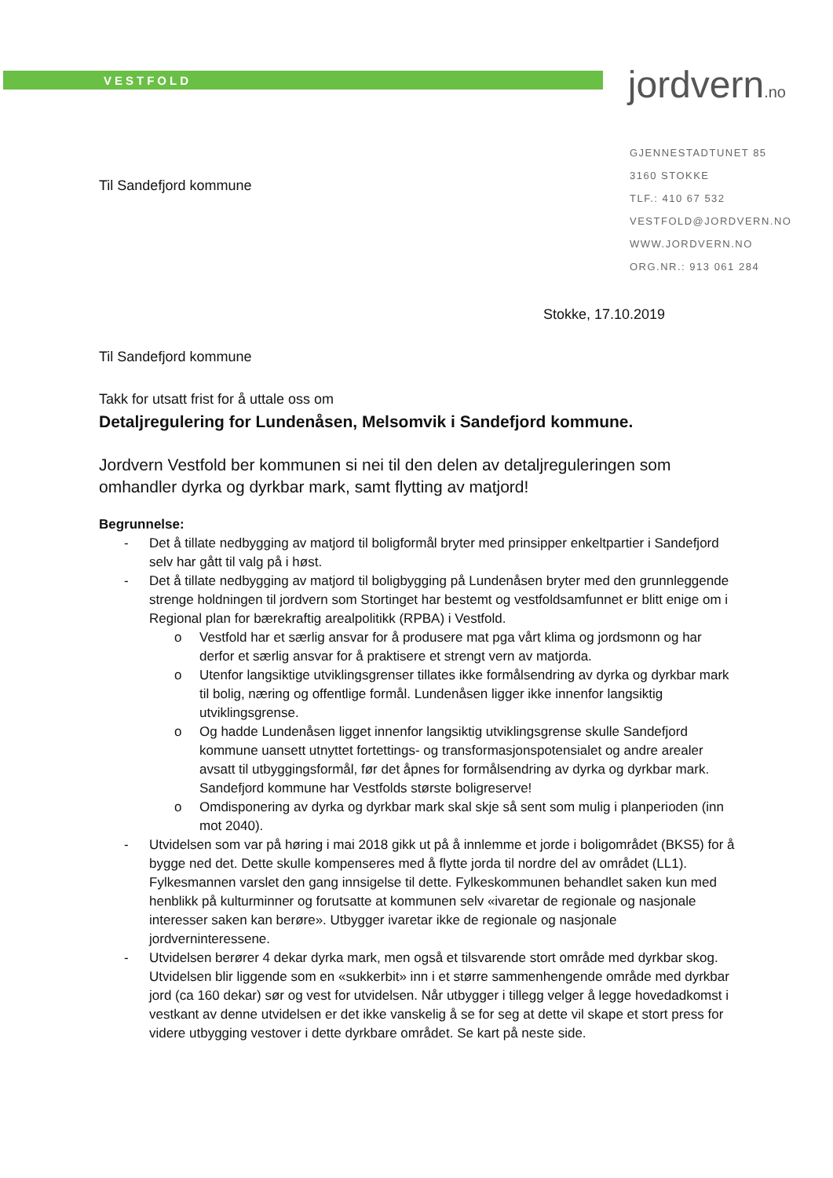VESTFOLD
jordvern.no
GJENNESTADTUNET 85
3160 STOKKE
TLF.: 410 67 532
VESTFOLD@JORDVERN.NO
WWW.JORDVERN.NO
ORG.NR.: 913 061 284
Til Sandefjord kommune
Stokke, 17.10.2019
Til Sandefjord kommune
Takk for utsatt frist for å uttale oss om
Detaljregulering for Lundenåsen, Melsomvik i Sandefjord kommune.
Jordvern Vestfold ber kommunen si nei til den delen av detaljreguleringen som omhandler dyrka og dyrkbar mark, samt flytting av matjord!
Begrunnelse:
- Det å tillate nedbygging av matjord til boligformål bryter med prinsipper enkeltpartier i Sandefjord selv har gått til valg på i høst.
- Det å tillate nedbygging av matjord til boligbygging på Lundenåsen bryter med den grunnleggende strenge holdningen til jordvern som Stortinget har bestemt og vestfoldsamfunnet er blitt enige om i Regional plan for bærekraftig arealpolitikk (RPBA) i Vestfold.
o Vestfold har et særlig ansvar for å produsere mat pga vårt klima og jordsmonn og har derfor et særlig ansvar for å praktisere et strengt vern av matjorda.
o Utenfor langsiktige utviklingsgrenser tillates ikke formålsendring av dyrka og dyrkbar mark til bolig, næring og offentlige formål. Lundenåsen ligger ikke innenfor langsiktig utviklingsgrense.
o Og hadde Lundenåsen ligget innenfor langsiktig utviklingsgrense skulle Sandefjord kommune uansett utnyttet fortettings- og transformasjonspotensialet og andre arealer avsatt til utbyggingsformål, før det åpnes for formålsendring av dyrka og dyrkbar mark. Sandefjord kommune har Vestfolds største boligreserve!
o Omdisponering av dyrka og dyrkbar mark skal skje så sent som mulig i planperioden (inn mot 2040).
- Utvidelsen som var på høring i mai 2018 gikk ut på å innlemme et jorde i boligområdet (BKS5) for å bygge ned det. Dette skulle kompenseres med å flytte jorda til nordre del av området (LL1). Fylkesmannen varslet den gang innsigelse til dette. Fylkeskommunen behandlet saken kun med henblikk på kulturminner og forutsatte at kommunen selv «ivaretar de regionale og nasjonale interesser saken kan berøre». Utbygger ivaretar ikke de regionale og nasjonale jordverninteressene.
- Utvidelsen berører 4 dekar dyrka mark, men også et tilsvarende stort område med dyrkbar skog. Utvidelsen blir liggende som en «sukkerbit» inn i et større sammenhengende område med dyrkbar jord (ca 160 dekar) sør og vest for utvidelsen. Når utbygger i tillegg velger å legge hovedadkomst i vestkant av denne utvidelsen er det ikke vanskelig å se for seg at dette vil skape et stort press for videre utbygging vestover i dette dyrkbare området. Se kart på neste side.